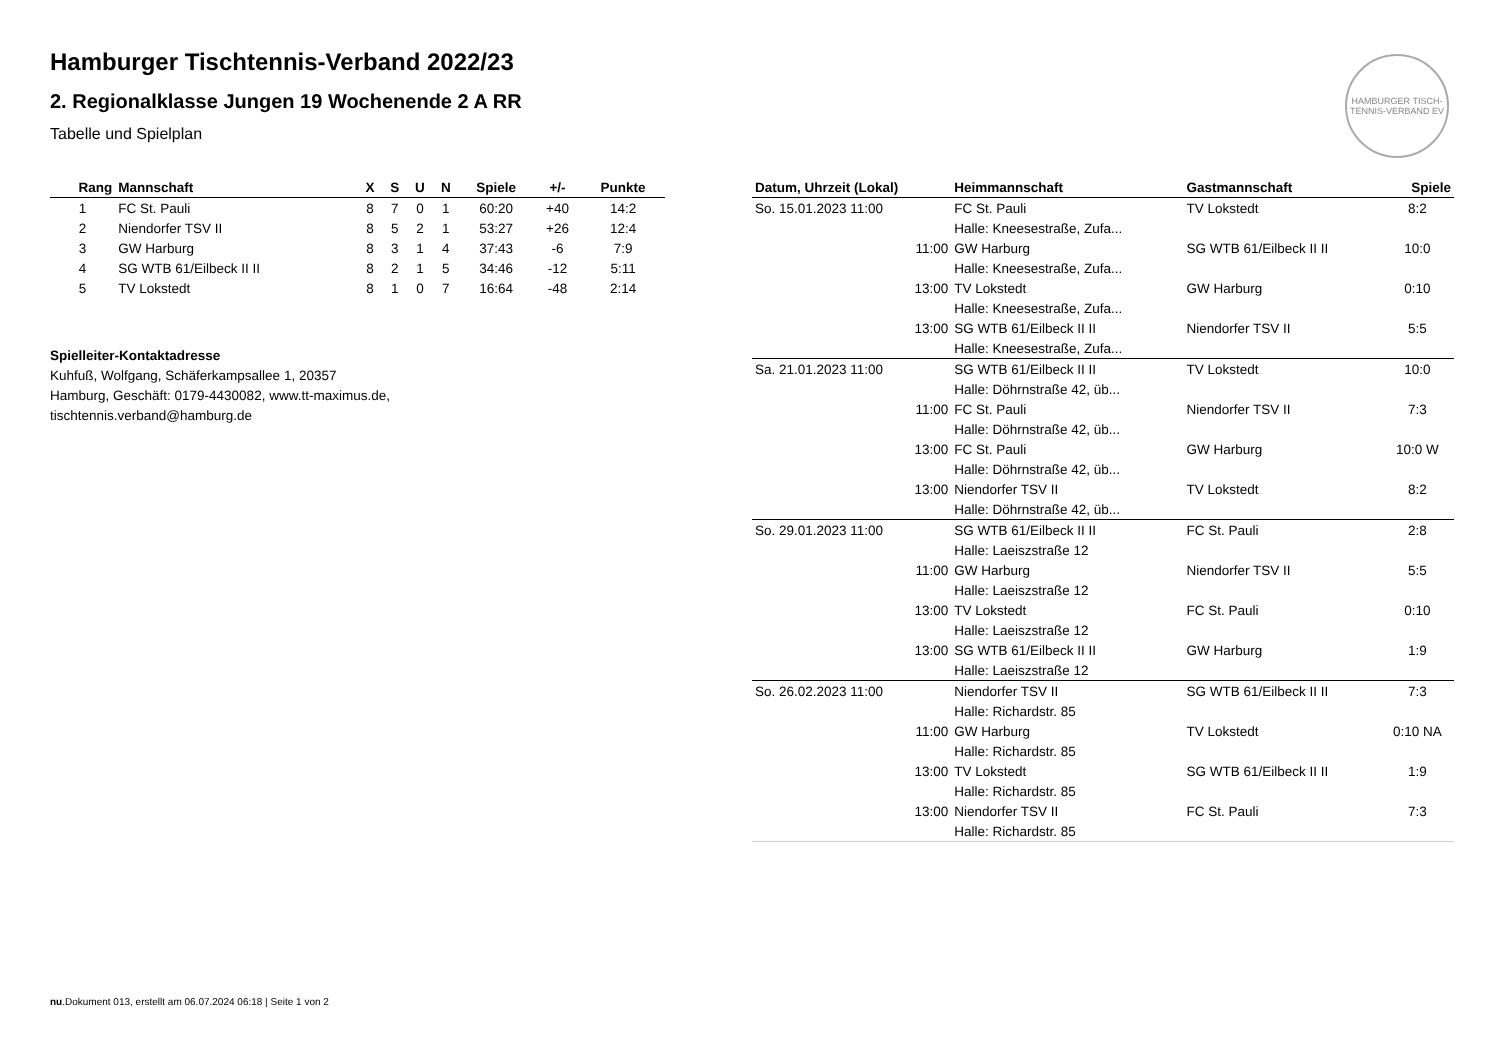Hamburger Tischtennis-Verband 2022/23
2. Regionalklasse Jungen 19 Wochenende 2 A RR
Tabelle und Spielplan
HAMBURGER TISCH-TENNIS-VERBAND EV
| Rang | Mannschaft | X | S | U | N | Spiele | +/- | Punkte |
| --- | --- | --- | --- | --- | --- | --- | --- | --- |
| 1 | FC St. Pauli | 8 | 7 | 0 | 1 | 60:20 | +40 | 14:2 |
| 2 | Niendorfer TSV II | 8 | 5 | 2 | 1 | 53:27 | +26 | 12:4 |
| 3 | GW Harburg | 8 | 3 | 1 | 4 | 37:43 | -6 | 7:9 |
| 4 | SG WTB 61/Eilbeck II II | 8 | 2 | 1 | 5 | 34:46 | -12 | 5:11 |
| 5 | TV Lokstedt | 8 | 1 | 0 | 7 | 16:64 | -48 | 2:14 |
Spielleiter-Kontaktadresse
Kuhfuß, Wolfgang, Schäferkampsallee 1, 20357
Hamburg, Geschäft: 0179-4430082, www.tt-maximus.de,
tischtennis.verband@hamburg.de
| Datum, Uhrzeit (Lokal) | Heimmannschaft | Gastmannschaft | Spiele |
| --- | --- | --- | --- |
| So. 15.01.2023 11:00 | FC St. Pauli | TV Lokstedt | 8:2 |
| | Halle: Kneesestraße, Zufa... | | |
| 11:00 | GW Harburg | SG WTB 61/Eilbeck II II | 10:0 |
| | Halle: Kneesestraße, Zufa... | | |
| 13:00 | TV Lokstedt | GW Harburg | 0:10 |
| | Halle: Kneesestraße, Zufa... | | |
| 13:00 | SG WTB 61/Eilbeck II II | Niendorfer TSV II | 5:5 |
| | Halle: Kneesestraße, Zufa... | | |
| Sa. 21.01.2023 11:00 | SG WTB 61/Eilbeck II II | TV Lokstedt | 10:0 |
| | Halle: Döhrnstraße 42, üb... | | |
| 11:00 | FC St. Pauli | Niendorfer TSV II | 7:3 |
| | Halle: Döhrnstraße 42, üb... | | |
| 13:00 | FC St. Pauli | GW Harburg | 10:0 W |
| | Halle: Döhrnstraße 42, üb... | | |
| 13:00 | Niendorfer TSV II | TV Lokstedt | 8:2 |
| | Halle: Döhrnstraße 42, üb... | | |
| So. 29.01.2023 11:00 | SG WTB 61/Eilbeck II II | FC St. Pauli | 2:8 |
| | Halle: Laeiszstraße 12 | | |
| 11:00 | GW Harburg | Niendorfer TSV II | 5:5 |
| | Halle: Laeiszstraße 12 | | |
| 13:00 | TV Lokstedt | FC St. Pauli | 0:10 |
| | Halle: Laeiszstraße 12 | | |
| 13:00 | SG WTB 61/Eilbeck II II | GW Harburg | 1:9 |
| | Halle: Laeiszstraße 12 | | |
| So. 26.02.2023 11:00 | Niendorfer TSV II | SG WTB 61/Eilbeck II II | 7:3 |
| | Halle: Richardstr. 85 | | |
| 11:00 | GW Harburg | TV Lokstedt | 0:10 NA |
| | Halle: Richardstr. 85 | | |
| 13:00 | TV Lokstedt | SG WTB 61/Eilbeck II II | 1:9 |
| | Halle: Richardstr. 85 | | |
| 13:00 | Niendorfer TSV II | FC St. Pauli | 7:3 |
| | Halle: Richardstr. 85 | | |
nu.Dokument 013, erstellt am 06.07.2024 06:18 | Seite 1 von 2